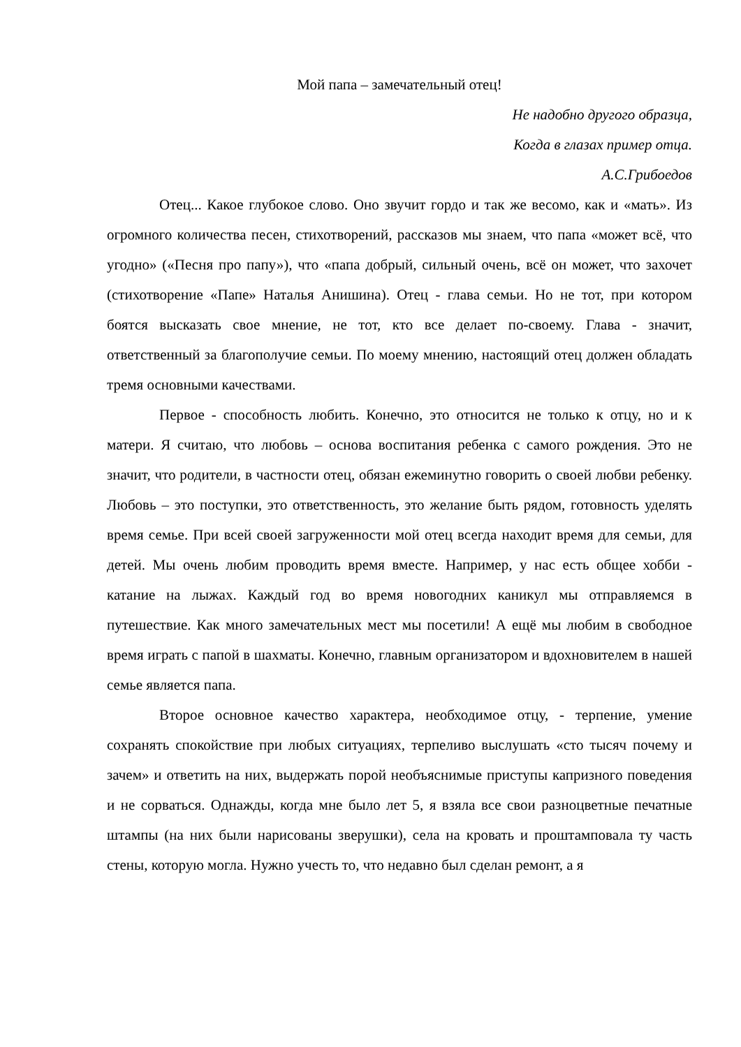Мой папа – замечательный отец!
Не надобно другого образца,
Когда в глазах пример отца.
А.С.Грибоедов
Отец... Какое глубокое слово. Оно звучит гордо и так же весомо, как и «мать». Из огромного количества песен, стихотворений, рассказов мы знаем, что папа «может всё, что угодно» («Песня про папу»), что «папа добрый, сильный очень, всё он может, что захочет (стихотворение «Папе» Наталья Анишина). Отец - глава семьи. Но не тот, при котором боятся высказать свое мнение, не тот, кто все делает по-своему. Глава - значит, ответственный за благополучие семьи. По моему мнению, настоящий отец должен обладать тремя основными качествами.
Первое - способность любить. Конечно, это относится не только к отцу, но и к матери. Я считаю, что любовь – основа воспитания ребенка с самого рождения. Это не значит, что родители, в частности отец, обязан ежеминутно говорить о своей любви ребенку. Любовь – это поступки, это ответственность, это желание быть рядом, готовность уделять время семье. При всей своей загруженности мой отец всегда находит время для семьи, для детей. Мы очень любим проводить время вместе. Например, у нас есть общее хобби - катание на лыжах. Каждый год во время новогодних каникул мы отправляемся в путешествие. Как много замечательных мест мы посетили! А ещё мы любим в свободное время играть с папой в шахматы. Конечно, главным организатором и вдохновителем в нашей семье является папа.
Второе основное качество характера, необходимое отцу, - терпение, умение сохранять спокойствие при любых ситуациях, терпеливо выслушать «сто тысяч почему и зачем» и ответить на них, выдержать порой необъяснимые приступы капризного поведения и не сорваться. Однажды, когда мне было лет 5, я взяла все свои разноцветные печатные штампы (на них были нарисованы зверушки), села на кровать и проштамповала ту часть стены, которую могла. Нужно учесть то, что недавно был сделан ремонт, а я